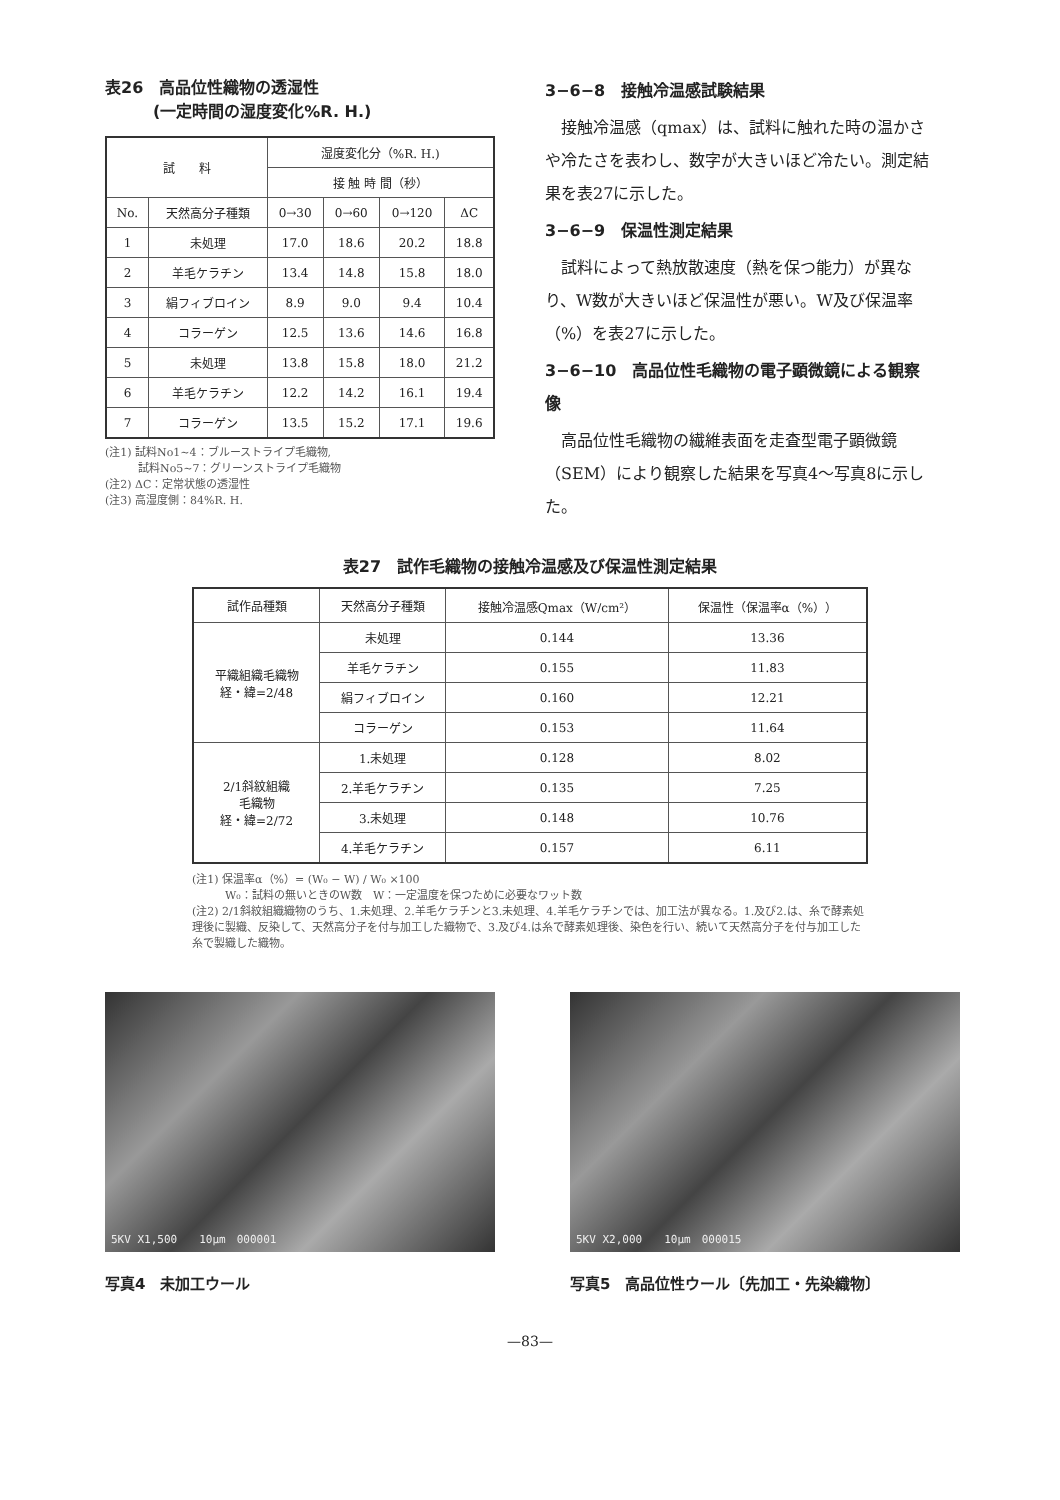表26　高品位性織物の透湿性
　　　(一定時間の湿度変化%R. H.)
| 試 料 | | 湿度変化分（%R. H.) | | | |
| --- | --- | --- | --- | --- | --- |
| | | 接 触 時 間（秒） | | | |
| No. | 天然高分子種類 | 0→30 | 0→60 | 0→120 | ΔC |
| 1 | 未処理 | 17.0 | 18.6 | 20.2 | 18.8 |
| 2 | 羊毛ケラチン | 13.4 | 14.8 | 15.8 | 18.0 |
| 3 | 絹フィブロイン | 8.9 | 9.0 | 9.4 | 10.4 |
| 4 | コラーゲン | 12.5 | 13.6 | 14.6 | 16.8 |
| 5 | 未処理 | 13.8 | 15.8 | 18.0 | 21.2 |
| 6 | 羊毛ケラチン | 12.2 | 14.2 | 16.1 | 19.4 |
| 7 | コラーゲン | 13.5 | 15.2 | 17.1 | 19.6 |
(注1) 試料No1~4：ブルーストライプ毛織物,
　　　試料No5~7：グリーンストライプ毛織物
(注2) ΔC：定常状態の透湿性
(注3) 高湿度側：84%R. H.
3−6−8　接触冷温感試験結果
　接触冷温感（qmax）は、試料に触れた時の温かさや冷たさを表わし、数字が大きいほど冷たい。測定結果を表27に示した。
3−6−9　保温性測定結果
　試料によって熱放散速度（熱を保つ能力）が異なり、W数が大きいほど保温性が悪い。W及び保温率（%）を表27に示した。
3−6−10　高品位性毛織物の電子顕微鏡による観察像
　高品位性毛織物の繊維表面を走査型電子顕微鏡（SEM）により観察した結果を写真4～写真8に示した。
表27　試作毛織物の接触冷温感及び保温性測定結果
| 試作品種類 | 天然高分子種類 | 接触冷温感Qmax（W/cm²） | 保温性（保温率α（%）） |
| --- | --- | --- | --- |
| 平織組織毛織物 経・緯=2/48 | 未処理 | 0.144 | 13.36 |
| | 羊毛ケラチン | 0.155 | 11.83 |
| | 絹フィブロイン | 0.160 | 12.21 |
| | コラーゲン | 0.153 | 11.64 |
| 2/1斜紋組織 毛織物 経・緯=2/72 | 1.未処理 | 0.128 | 8.02 |
| | 2.羊毛ケラチン | 0.135 | 7.25 |
| | 3.未処理 | 0.148 | 10.76 |
| | 4.羊毛ケラチン | 0.157 | 6.11 |
(注1) 保温率α（%）= (W₀ − W) / W₀ ×100
　　　W₀：試料の無いときのW数　W：一定温度を保つために必要なワット数
(注2) 2/1斜紋組織織物のうち、1.未処理、2.羊毛ケラチンと3.未処理、4.羊毛ケラチンでは、加工法が異なる。1.及び2.は、糸で酵素処理後に製織、反染して、天然高分子を付与加工した織物で、3.及び4.は糸で酵素処理後、染色を行い、続いて天然高分子を付与加工した糸で製織した織物。
5KV X1,500　　10μm　000001
写真4　未加工ウール
5KV X2,000　　10μm　000015
写真5　高品位性ウール〔先加工・先染織物〕
—83—